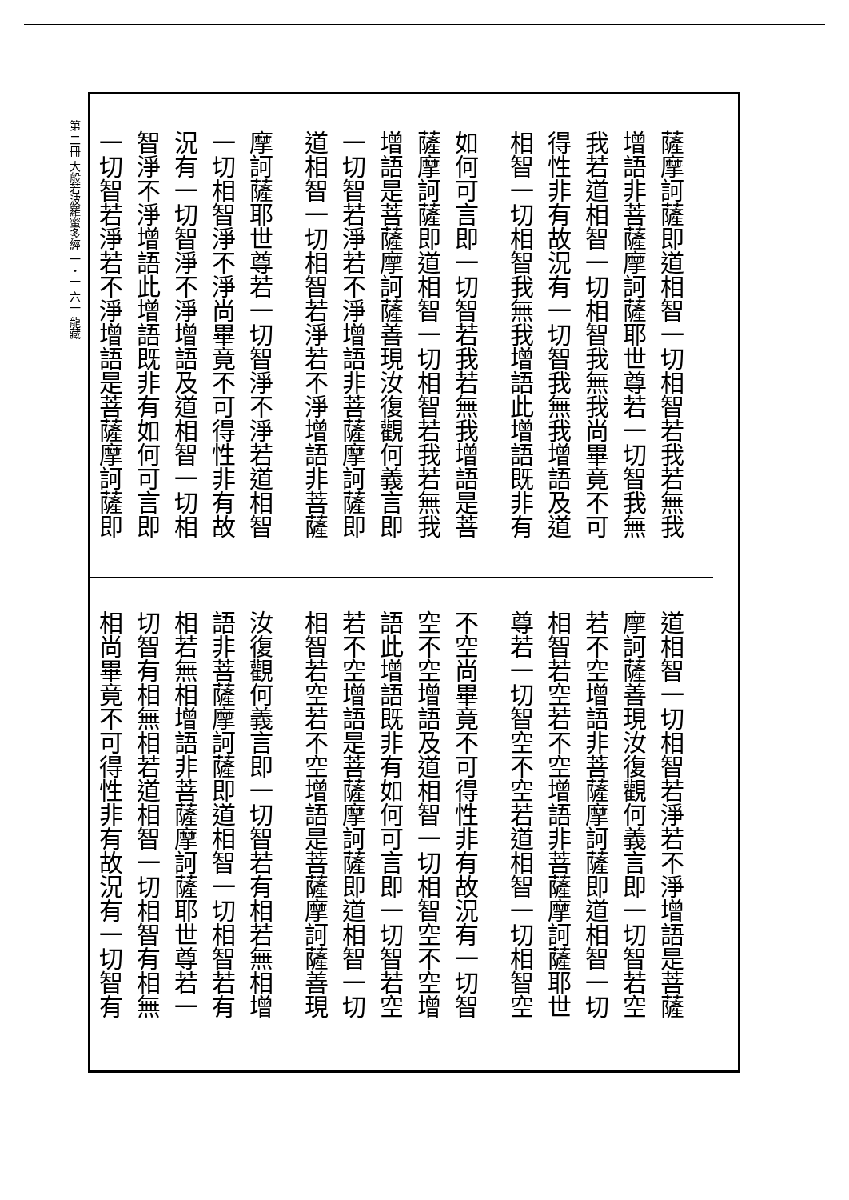第 二冊 大般若波羅蜜多經 一・一 六一 龍藏
薩摩訶薩即道相智一切相智若我若無我
增語非菩薩摩訶薩耶世尊若一切智我無
我若道相智一切相智我無我尚畢竟不可
得性非有故況有一切智我無我增語及道
相智一切相智我無我增語此增語既非有
如何可言即一切智若我若無我增語是菩
薩摩訶薩即道相智一切相智若我若無我
增語是菩薩摩訶薩善現汝復觀何義言即
一切智若淨若不淨增語非菩薩摩訶薩即
道相智一切相智若淨若不淨增語非菩薩
摩訶薩耶世尊若一切智淨不淨若道相智
一切相智淨不淨尚畢竟不可得性非有故
況有一切智淨不淨增語及道相智一切相
智淨不淨增語此增語既非有如何可言即
一切智若淨若不淨增語是菩薩摩訶薩即
道相智一切相智若淨若不淨增語是菩薩
摩訶薩善現汝復觀何義言即一切智若空
若不空增語非菩薩摩訶薩即道相智一切
相智若空若不空增語非菩薩摩訶薩耶世
尊若一切智空不空若道相智一切相智空
不空尚畢竟不可得性非有故況有一切智
空不空增語及道相智一切相智空不空增
語此增語既非有如何可言即一切智若空
若不空增語是菩薩摩訶薩即道相智一切
相智若空若不空增語是菩薩摩訶薩善現
汝復觀何義言即一切智若有相若無相增
語非菩薩摩訶薩即道相智一切相智若有
相若無相增語非菩薩摩訶薩耶世尊若一
切智有相無相若道相智一切相智有相無
相尚畢竟不可得性非有故況有一切智有